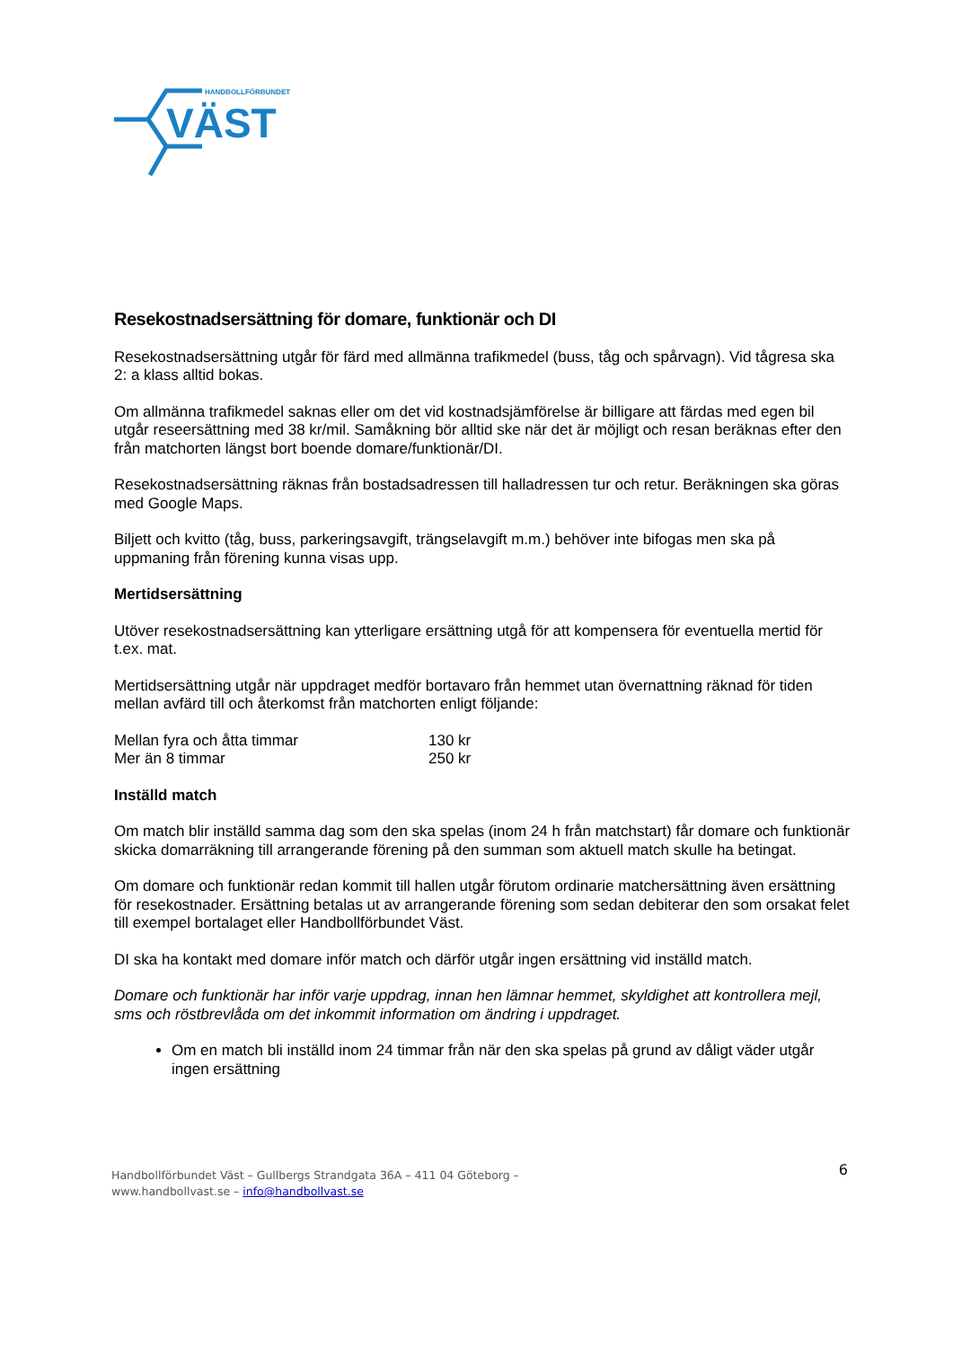HANDBOLLFÖRBUNDET
VÄST
Resekostnadsersättning för domare, funktionär och DI
Resekostnadsersättning utgår för färd med allmänna trafikmedel (buss, tåg och spårvagn). Vid tågresa ska 2: a klass alltid bokas.
Om allmänna trafikmedel saknas eller om det vid kostnadsjämförelse är billigare att färdas med egen bil utgår reseersättning med 38 kr/mil. Samåkning bör alltid ske när det är möjligt och resan beräknas efter den från matchorten längst bort boende domare/funktionär/DI.
Resekostnadsersättning räknas från bostadsadressen till halladressen tur och retur. Beräkningen ska göras med Google Maps.
Biljett och kvitto (tåg, buss, parkeringsavgift, trängselavgift m.m.) behöver inte bifogas men ska på uppmaning från förening kunna visas upp.
Mertidsersättning
Utöver resekostnadsersättning kan ytterligare ersättning utgå för att kompensera för eventuella mertid för t.ex. mat.
Mertidsersättning utgår när uppdraget medför bortavaro från hemmet utan övernattning räknad för tiden mellan avfärd till och återkomst från matchorten enligt följande:
| Mellan fyra och åtta timmar | 130 kr |
| Mer än 8 timmar | 250 kr |
Inställd match
Om match blir inställd samma dag som den ska spelas (inom 24 h från matchstart) får domare och funktionär skicka domarräkning till arrangerande förening på den summan som aktuell match skulle ha betingat.
Om domare och funktionär redan kommit till hallen utgår förutom ordinarie matchersättning även ersättning för resekostnader. Ersättning betalas ut av arrangerande förening som sedan debiterar den som orsakat felet till exempel bortalaget eller Handbollförbundet Väst.
DI ska ha kontakt med domare inför match och därför utgår ingen ersättning vid inställd match.
Domare och funktionär har inför varje uppdrag, innan hen lämnar hemmet, skyldighet att kontrollera mejl, sms och röstbrevlåda om det inkommit information om ändring i uppdraget.
Om en match bli inställd inom 24 timmar från när den ska spelas på grund av dåligt väder utgår ingen ersättning
Handbollförbundet Väst – Gullbergs Strandgata 36A – 411 04 Göteborg –
www.handbollvast.se – info@handbollvast.se
6